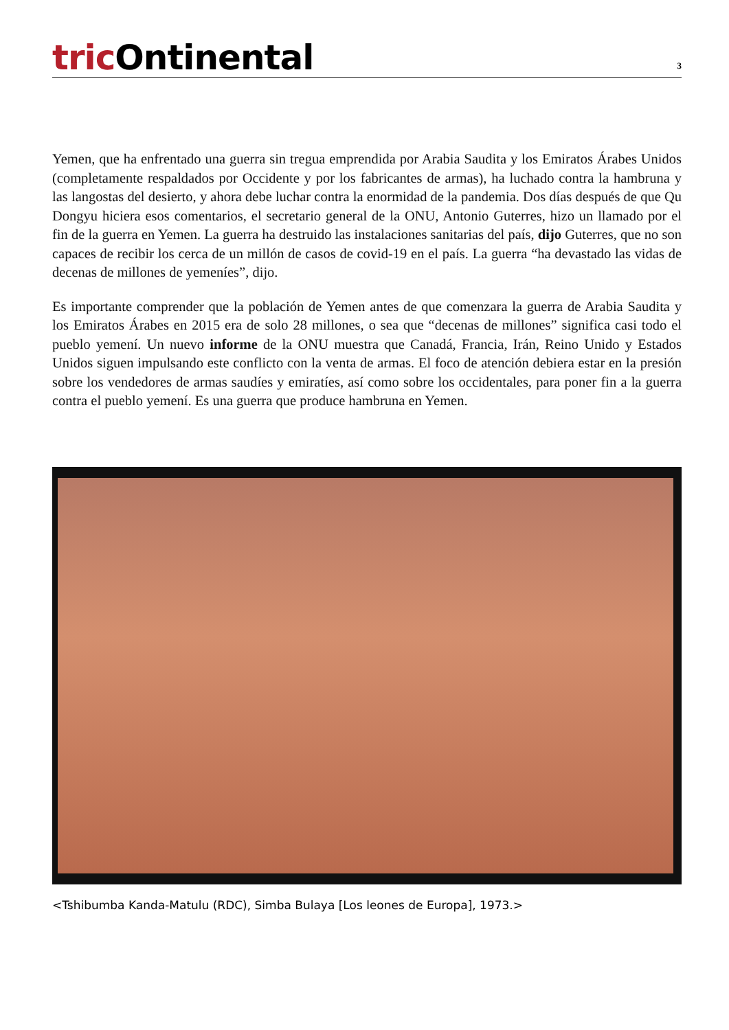tric Ontinental
3
Yemen, que ha enfrentado una guerra sin tregua emprendida por Arabia Saudita y los Emiratos Árabes Unidos (completamente respaldados por Occidente y por los fabricantes de armas), ha luchado contra la hambruna y las langostas del desierto, y ahora debe luchar contra la enormidad de la pandemia. Dos días después de que Qu Dongyu hiciera esos comentarios, el secretario general de la ONU, Antonio Guterres, hizo un llamado por el fin de la guerra en Yemen. La guerra ha destruido las instalaciones sanitarias del país, dijo Guterres, que no son capaces de recibir los cerca de un millón de casos de covid-19 en el país. La guerra “ha devastado las vidas de decenas de millones de yemeníes”, dijo.
Es importante comprender que la población de Yemen antes de que comenzara la guerra de Arabia Saudita y los Emiratos Árabes en 2015 era de solo 28 millones, o sea que “decenas de millones” significa casi todo el pueblo yemení. Un nuevo informe de la ONU muestra que Canadá, Francia, Irán, Reino Unido y Estados Unidos siguen impulsando este conflicto con la venta de armas. El foco de atención debiera estar en la presión sobre los vendedores de armas saudíes y emiratíes, así como sobre los occidentales, para poner fin a la guerra contra el pueblo yemení. Es una guerra que produce hambruna en Yemen.
<Tshibumba Kanda-Matulu (RDC), Simba Bulaya [Los leones de Europa], 1973.>